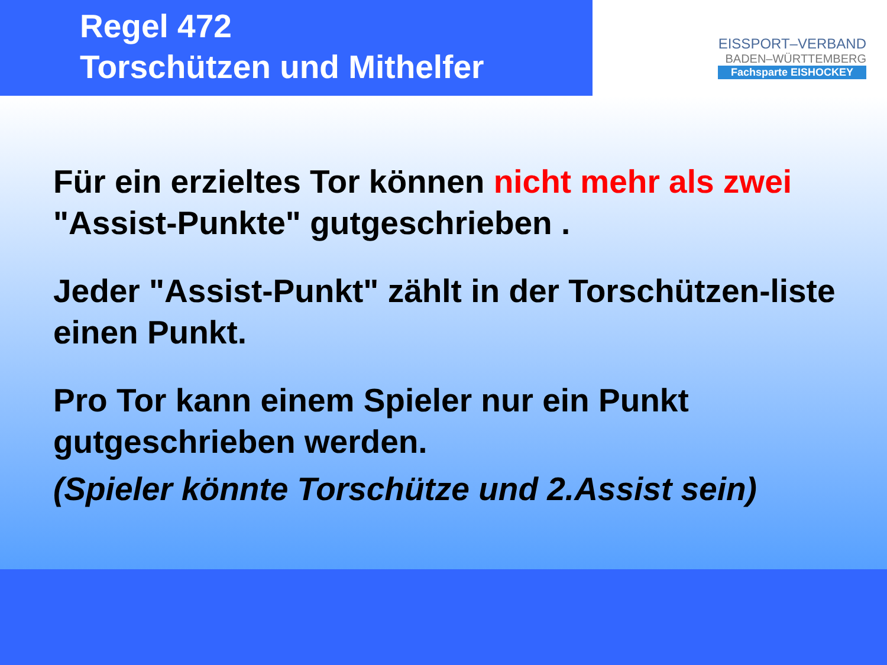Regel 472
Torschützen und Mithelfer
EISSPORT–VERBAND
BADEN–WÜRTTEMBERG
Fachsparte EISHOCKEY
Für ein erzieltes Tor können nicht mehr als zwei "Assist-Punkte" gutgeschrieben .
Jeder "Assist-Punkt" zählt in der Torschützen-liste einen Punkt.
Pro Tor kann einem Spieler nur ein Punkt gutgeschrieben werden.
(Spieler könnte Torschütze und 2.Assist sein)